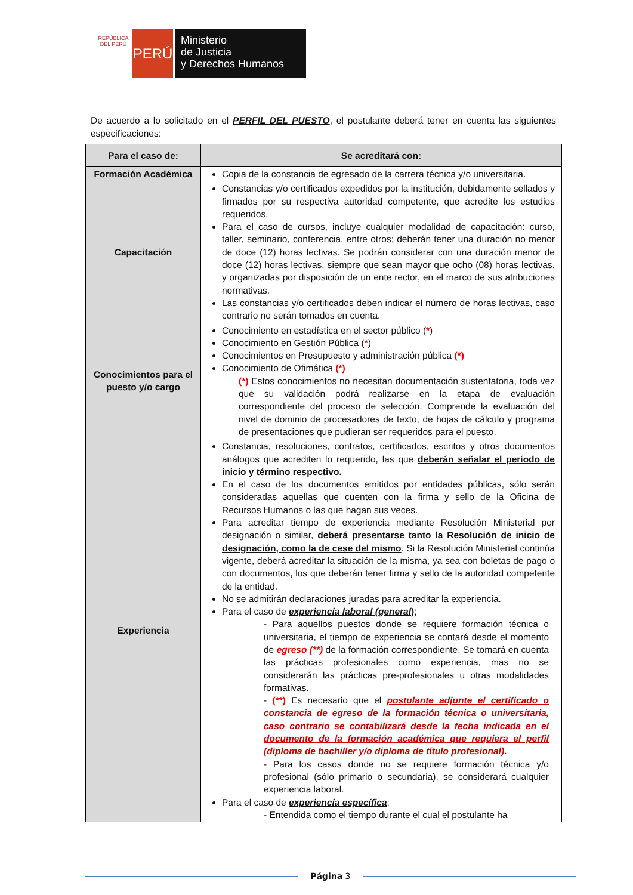REPÚBLICA DEL PERÚ
PERÚ
Ministerio
de Justicia
y Derechos Humanos
De acuerdo a lo solicitado en el PERFIL DEL PUESTO, el postulante deberá tener en cuenta las siguientes especificaciones:
| Para el caso de: | Se acreditará con: |
| --- | --- |
| Formación Académica | Copia de la constancia de egresado de la carrera técnica y/o universitaria. |
| Capacitación | Constancias y/o certificados expedidos por la institución, debidamente sellados y firmados por su respectiva autoridad competente, que acredite los estudios requeridos. Para el caso de cursos, incluye cualquier modalidad de capacitación: curso, taller, seminario, conferencia, entre otros; deberán tener una duración no menor de doce (12) horas lectivas. Se podrán considerar con una duración menor de doce (12) horas lectivas, siempre que sean mayor que ocho (08) horas lectivas, y organizadas por disposición de un ente rector, en el marco de sus atribuciones normativas. Las constancias y/o certificados deben indicar el número de horas lectivas, caso contrario no serán tomados en cuenta. |
| Conocimientos para el puesto y/o cargo | Conocimiento en estadística en el sector público ( * ) Conocimiento en Gestión Pública ( * ) Conocimientos en Presupuesto y administración pública (*) Conocimiento de Ofimática (*) (*) Estos conocimientos no necesitan documentación sustentatoria, toda vez que su validación podrá realizarse en la etapa de evaluación correspondiente del proceso de selección. Comprende la evaluación del nivel de dominio de procesadores de texto, de hojas de cálculo y programa de presentaciones que pudieran ser requeridos para el puesto. |
| Experiencia | Constancia, resoluciones, contratos, certificados, escritos y otros documentos análogos que acrediten lo requerido, las que deberán señalar el período de inicio y término respectivo. En el caso de los documentos emitidos por entidades públicas, sólo serán consideradas aquellas que cuenten con la firma y sello de la Oficina de Recursos Humanos o las que hagan sus veces. Para acreditar tiempo de experiencia mediante Resolución Ministerial por designación o similar, deberá presentarse tanto la Resolución de inicio de designación, como la de cese del mismo . Si la Resolución Ministerial continúa vigente, deberá acreditar la situación de la misma, ya sea con boletas de pago o con documentos, los que deberán tener firma y sello de la autoridad competente de la entidad. No se admitirán declaraciones juradas para acreditar la experiencia. Para el caso de experiencia laboral (general ) ; - Para aquellos puestos donde se requiere formación técnica o universitaria, el tiempo de experiencia se contará desde el momento de egreso (**) de la formación correspondiente. Se tomará en cuenta las prácticas profesionales como experiencia, mas no se considerarán las prácticas pre-profesionales u otras modalidades formativas. - (**) Es necesario que el postulante adjunte el certificado o constancia de egreso de la formación técnica o universitaria, caso contrario se contabilizará desde la fecha indicada en el documento de la formación académica que requiera el perfil (diploma de bachiller y/o diploma de título profesional) . - Para los casos donde no se requiere formación técnica y/o profesional (sólo primario o secundaria), se considerará cualquier experiencia laboral. Para el caso de experiencia específica ; - Entendida como el tiempo durante el cual el postulante ha |
Página 3